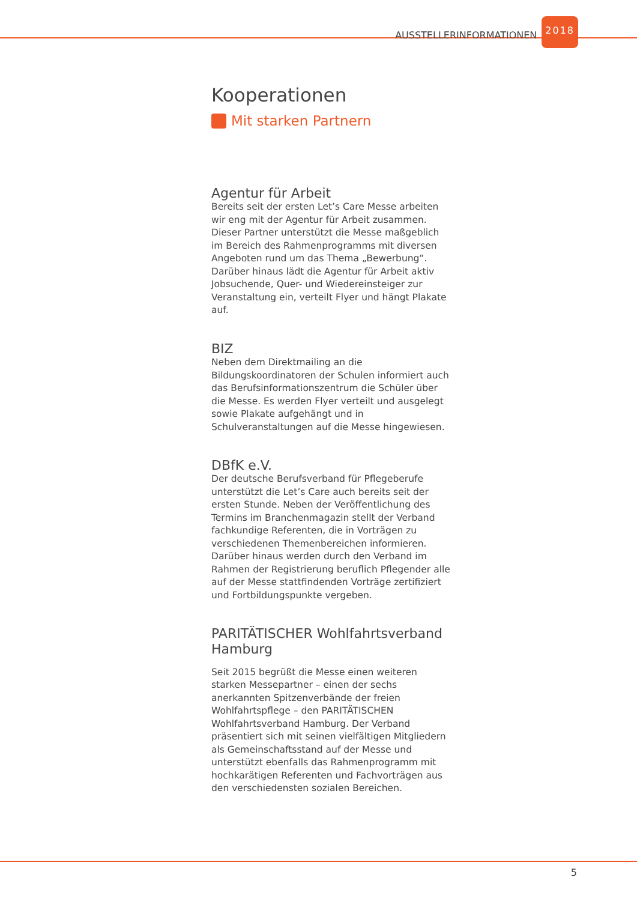AUSSTELLERINFORMATIONEN 2018
Kooperationen
Mit starken Partnern
Agentur für Arbeit
Bereits seit der ersten Let’s Care Messe arbeiten wir eng mit der Agentur für Arbeit zusammen. Dieser Partner unterstützt die Messe maßgeblich im Bereich des Rahmenprogramms mit diversen Angeboten rund um das Thema „Bewerbung“. Darüber hinaus lädt die Agentur für Arbeit aktiv Jobsuchende, Quer- und Wiedereinsteiger zur Veranstaltung ein, verteilt Flyer und hängt Plakate auf.
BIZ
Neben dem Direktmailing an die Bildungskoordinatoren der Schulen informiert auch das Berufsinformationszentrum die Schüler über die Messe. Es werden Flyer verteilt und ausgelegt sowie Plakate aufgehängt und in Schulveranstaltungen auf die Messe hingewiesen.
DBfK e.V.
Der deutsche Berufsverband für Pflegeberufe unterstützt die Let’s Care auch bereits seit der ersten Stunde. Neben der Veröffentlichung des Termins im Branchenmagazin stellt der Verband fachkundige Referenten, die in Vorträgen zu verschiedenen Themenbereichen informieren. Darüber hinaus werden durch den Verband im Rahmen der Registrierung beruflich Pflegender alle auf der Messe stattfindenden Vorträge zertifiziert und Fortbildungspunkte vergeben.
PARITÄTISCHER Wohlfahrtsverband Hamburg
Seit 2015 begrüßt die Messe einen weiteren starken Messepartner – einen der sechs anerkannten Spitzenverbände der freien Wohlfahrtspflege – den PARITÄTISCHEN Wohlfahrtsverband Hamburg. Der Verband präsentiert sich mit seinen vielfältigen Mitgliedern als Gemeinschaftsstand auf der Messe und unterstützt ebenfalls das Rahmenprogramm mit hochkarätigen Referenten und Fachvorträgen aus den verschiedensten sozialen Bereichen.
5